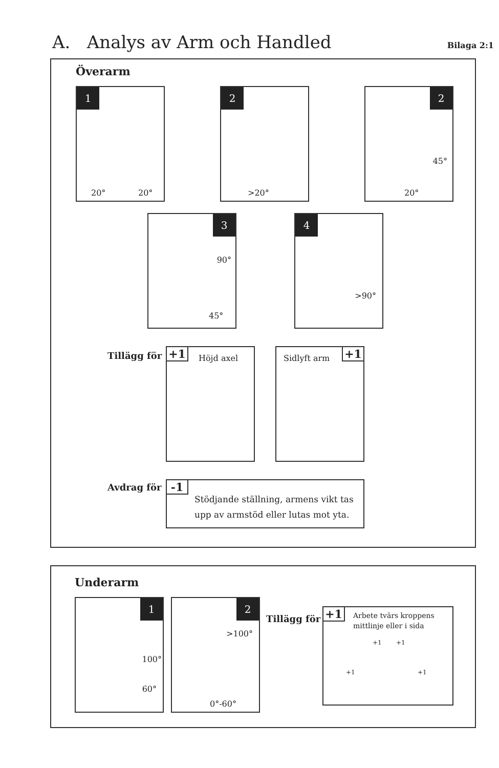A. Analys av Arm och Handled
Bilaga 2:1
Överarm
1
20° 20°
2
>20°
2
45°
20°
3
90°
45°
4
>90°
Tillägg för
+1 Höjd axel
Sidlyft arm +1
Avdrag för
-1
Stödjande ställning, armens vikt tas
upp av armstöd eller lutas mot yta.
Underarm
1
100°
60°
2
>100°
0°-60°
Tillägg för
+1
Arbete tvärs kroppens
mittlinje eller i sida
+1 +1
+1 +1